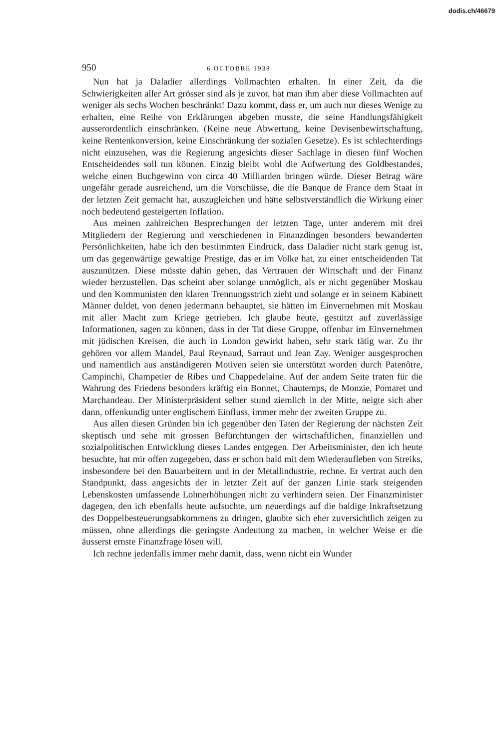dodis.ch/46679
950 6 OCTOBRE 1938
Nun hat ja Daladier allerdings Vollmachten erhalten. In einer Zeit, da die Schwierigkeiten aller Art grösser sind als je zuvor, hat man ihm aber diese Vollmachten auf weniger als sechs Wochen beschränkt! Dazu kommt, dass er, um auch nur dieses Wenige zu erhalten, eine Reihe von Erklärungen abgeben musste, die seine Handlungsfähigkeit ausserordentlich einschränken. (Keine neue Abwertung, keine Devisenbewirtschaftung, keine Rentenkonversion, keine Einschränkung der sozialen Gesetze). Es ist schlechterdings nicht einzusehen, was die Regierung angesichts dieser Sachlage in diesen fünf Wochen Entscheidendes soll tun können. Einzig bleibt wohl die Aufwertung des Goldbestandes, welche einen Buchgewinn von circa 40 Milliarden bringen würde. Dieser Betrag wäre ungefähr gerade ausreichend, um die Vorschüsse, die die Banque de France dem Staat in der letzten Zeit gemacht hat, auszugleichen und hätte selbstverständlich die Wirkung einer noch bedeutend gesteigerten Inflation.
Aus meinen zahlreichen Besprechungen der letzten Tage, unter anderem mit drei Mitgliedern der Regierung und verschiedenen in Finanzdingen besonders bewanderten Persönlichkeiten, habe ich den bestimmten Eindruck, dass Daladier nicht stark genug ist, um das gegenwärtige gewaltige Prestige, das er im Volke hat, zu einer entscheidenden Tat auszunützen. Diese müsste dahin gehen, das Vertrauen der Wirtschaft und der Finanz wieder herzustellen. Das scheint aber solange unmöglich, als er nicht gegenüber Moskau und den Kommunisten den klaren Trennungsstrich zieht und solange er in seinem Kabinett Männer duldet, von denen jedermann behauptet, sie hätten im Einvernehmen mit Moskau mit aller Macht zum Kriege getrieben. Ich glaube heute, gestützt auf zuverlässige Informationen, sagen zu können, dass in der Tat diese Gruppe, offenbar im Einvernehmen mit jüdischen Kreisen, die auch in London gewirkt haben, sehr stark tätig war. Zu ihr gehören vor allem Mandel, Paul Reynaud, Sarraut und Jean Zay. Weniger ausgesprochen und namentlich aus anständigeren Motiven seien sie unterstützt worden durch Patenôtre, Campinchi, Champetier de Ribes und Chappedelaine. Auf der andern Seite traten für die Wahrung des Friedens besonders kräftig ein Bonnet, Chautemps, de Monzie, Pomaret und Marchandeau. Der Ministerpräsident selber stund ziemlich in der Mitte, neigte sich aber dann, offenkundig unter englischem Einfluss, immer mehr der zweiten Gruppe zu.
Aus allen diesen Gründen bin ich gegenüber den Taten der Regierung der nächsten Zeit skeptisch und sehe mit grossen Befürchtungen der wirtschaftlichen, finanziellen und sozialpolitischen Entwicklung dieses Landes entgegen. Der Arbeitsminister, den ich heute besuchte, hat mir offen zugegeben, dass er schon bald mit dem Wiederaufleben von Streiks, insbesondere bei den Bauarbeitern und in der Metallindustrie, rechne. Er vertrat auch den Standpunkt, dass angesichts der in letzter Zeit auf der ganzen Linie stark steigenden Lebenskosten umfassende Lohnerhöhungen nicht zu verhindern seien. Der Finanzminister dagegen, den ich ebenfalls heute aufsuchte, um neuerdings auf die baldige Inkraftsetzung des Doppelbesteuerungsabkommens zu dringen, glaubte sich eher zuversichtlich zeigen zu müssen, ohne allerdings die geringste Andeutung zu machen, in welcher Weise er die äusserst ernste Finanzfrage lösen will.
Ich rechne jedenfalls immer mehr damit, dass, wenn nicht ein Wunder